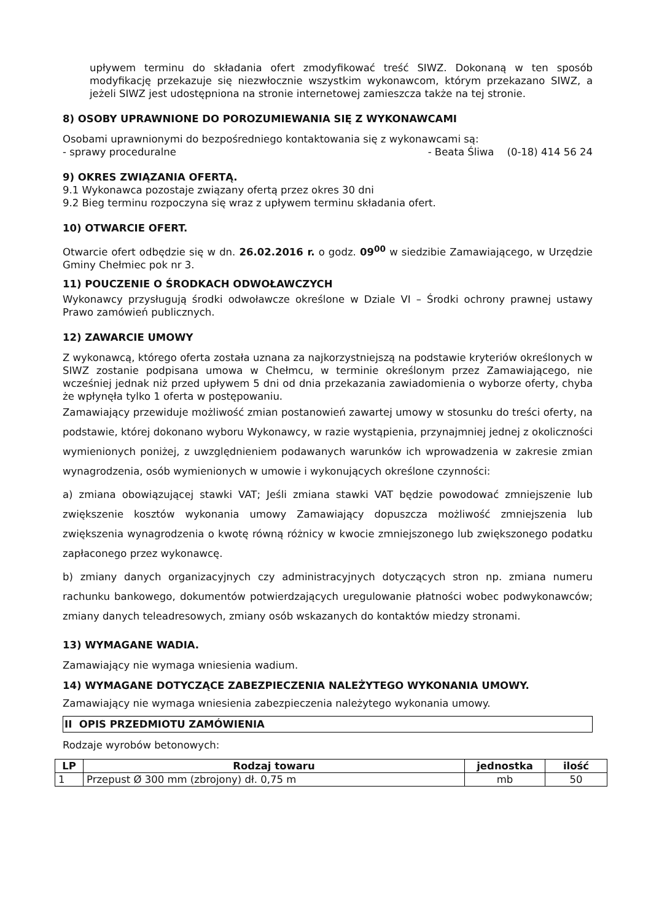upływem terminu do składania ofert zmodyfikować treść SIWZ. Dokonaną w ten sposób modyfikację przekazuje się niezwłocznie wszystkim wykonawcom, którym przekazano SIWZ, a jeżeli SIWZ jest udostępniona na stronie internetowej zamieszcza także na tej stronie.
8) OSOBY UPRAWNIONE DO POROZUMIEWANIA SIĘ Z WYKONAWCAMI
Osobami uprawnionymi do bezpośredniego kontaktowania się z wykonawcami są:
- sprawy proceduralne - Beata Śliwa (0-18) 414 56 24
9) OKRES ZWIĄZANIA OFERTĄ.
9.1 Wykonawca pozostaje związany ofertą przez okres 30 dni
9.2 Bieg terminu rozpoczyna się wraz z upływem terminu składania ofert.
10) OTWARCIE OFERT.
Otwarcie ofert odbędzie się w dn. 26.02.2016 r. o godz. 09<sup>00</sup> w siedzibie Zamawiającego, w Urzędzie Gminy Chełmiec pok nr 3.
11) POUCZENIE O ŚRODKACH ODWOŁAWCZYCH
Wykonawcy przysługują środki odwoławcze określone w Dziale VI – Środki ochrony prawnej ustawy Prawo zamówień publicznych.
12) ZAWARCIE UMOWY
Z wykonawcą, którego oferta została uznana za najkorzystniejszą na podstawie kryteriów określonych w SIWZ zostanie podpisana umowa w Chełmcu, w terminie określonym przez Zamawiającego, nie wcześniej jednak niż przed upływem 5 dni od dnia przekazania zawiadomienia o wyborze oferty, chyba że wpłynęła tylko 1 oferta w postępowaniu.
Zamawiający przewiduje możliwość zmian postanowień zawartej umowy w stosunku do treści oferty, na podstawie, której dokonano wyboru Wykonawcy, w razie wystąpienia, przynajmniej jednej z okoliczności wymienionych poniżej, z uwzględnieniem podawanych warunków ich wprowadzenia w zakresie zmian wynagrodzenia, osób wymienionych w umowie i wykonujących określone czynności:
a) zmiana obowiązującej stawki VAT; Jeśli zmiana stawki VAT będzie powodować zmniejszenie lub zwiększenie kosztów wykonania umowy Zamawiający dopuszcza możliwość zmniejszenia lub zwiększenia wynagrodzenia o kwotę równą różnicy w kwocie zmniejszonego lub zwiększonego podatku zapłaconego przez wykonawcę.
b) zmiany danych organizacyjnych czy administracyjnych dotyczących stron np. zmiana numeru rachunku bankowego, dokumentów potwierdzających uregulowanie płatności wobec podwykonawców; zmiany danych teleadresowych, zmiany osób wskazanych do kontaktów miedzy stronami.
13) WYMAGANE WADIA.
Zamawiający nie wymaga wniesienia wadium.
14) WYMAGANE DOTYCZĄCE ZABEZPIECZENIA NALEŻYTEGO WYKONANIA UMOWY.
Zamawiający nie wymaga wniesienia zabezpieczenia należytego wykonania umowy.
II OPIS PRZEDMIOTU ZAMÓWIENIA
Rodzaje wyrobów betonowych:
| LP | Rodzaj towaru | jednostka | ilość |
| --- | --- | --- | --- |
| 1 | Przepust Ø 300 mm (zbrojony) dł. 0,75 m | mb | 50 |